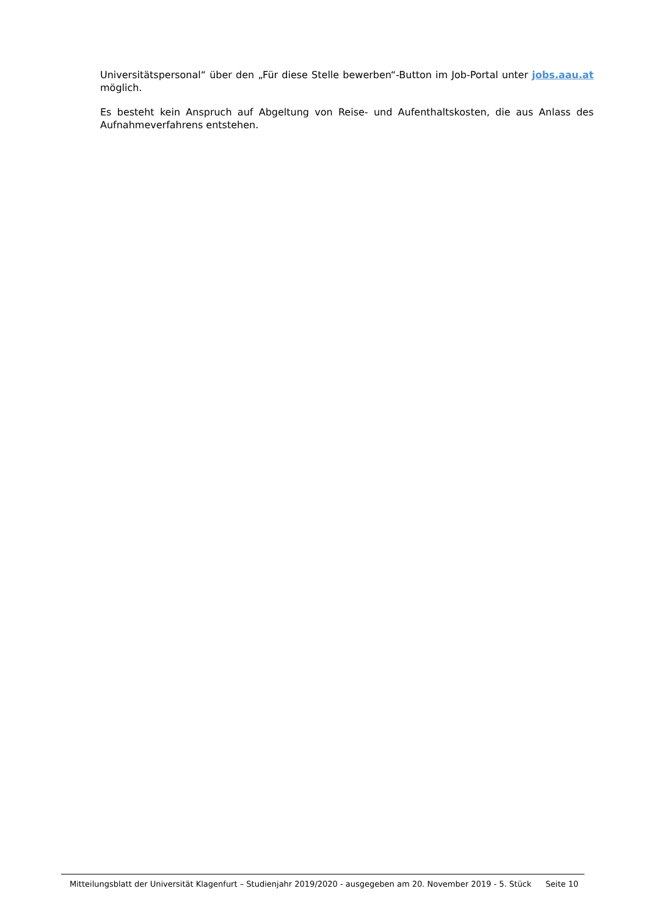Universitätspersonal“ über den „Für diese Stelle bewerben“-Button im Job-Portal unter jobs.aau.at möglich.
Es besteht kein Anspruch auf Abgeltung von Reise- und Aufenthaltskosten, die aus Anlass des Aufnahmeverfahrens entstehen.
Mitteilungsblatt der Universität Klagenfurt – Studienjahr 2019/2020 - ausgegeben am 20. November 2019 - 5. Stück Seite 10